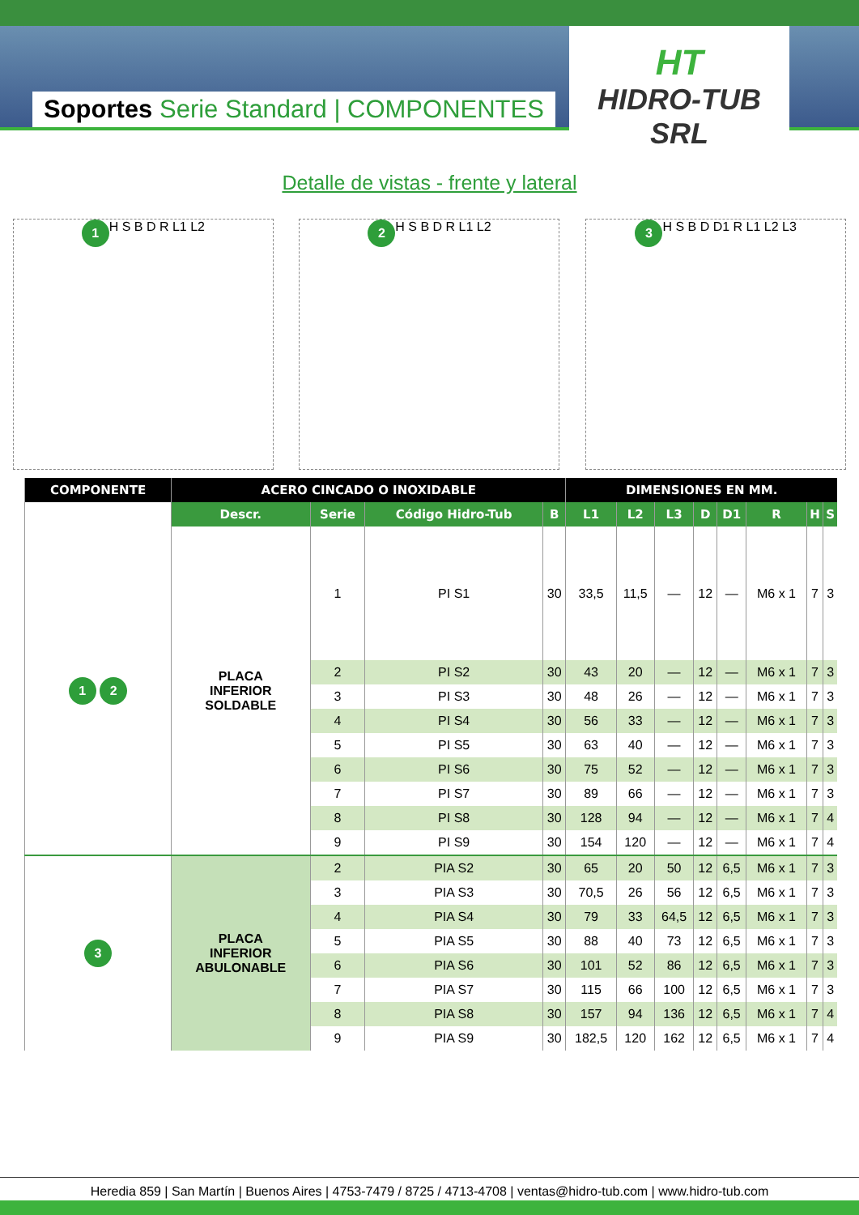Soportes Serie Standard | COMPONENTES
HT
HIDRO-TUB SRL
Detalle de vistas - frente y lateral
1
H S B D R L1 L2
2
H S B D R L1 L2
3
H S B D D1 R L1 L2 L3
| COMPONENTE | ACERO CINCADO O INOXIDABLE | | | | DIMENSIONES EN MM. | | | | | | | |
| --- | --- | --- | --- | --- | --- | --- | --- | --- | --- | --- | --- | --- |
| | Descr. | Serie | Código Hidro-Tub | B | L1 | L2 | L3 | D | D1 | R | H | S |
| 1 2 | PLACA INFERIOR SOLDABLE | 1 | PI S1 | 30 | 33,5 | 11,5 | — | 12 | — | M6 x 1 | 7 | 3 |
| | | 2 | PI S2 | 30 | 43 | 20 | — | 12 | — | M6 x 1 | 7 | 3 |
| | | 3 | PI S3 | 30 | 48 | 26 | — | 12 | — | M6 x 1 | 7 | 3 |
| | | 4 | PI S4 | 30 | 56 | 33 | — | 12 | — | M6 x 1 | 7 | 3 |
| | | 5 | PI S5 | 30 | 63 | 40 | — | 12 | — | M6 x 1 | 7 | 3 |
| | | 6 | PI S6 | 30 | 75 | 52 | — | 12 | — | M6 x 1 | 7 | 3 |
| | | 7 | PI S7 | 30 | 89 | 66 | — | 12 | — | M6 x 1 | 7 | 3 |
| | | 8 | PI S8 | 30 | 128 | 94 | — | 12 | — | M6 x 1 | 7 | 4 |
| | | 9 | PI S9 | 30 | 154 | 120 | — | 12 | — | M6 x 1 | 7 | 4 |
| 3 | PLACA INFERIOR ABULONABLE | 2 | PIA S2 | 30 | 65 | 20 | 50 | 12 | 6,5 | M6 x 1 | 7 | 3 |
| | | 3 | PIA S3 | 30 | 70,5 | 26 | 56 | 12 | 6,5 | M6 x 1 | 7 | 3 |
| | | 4 | PIA S4 | 30 | 79 | 33 | 64,5 | 12 | 6,5 | M6 x 1 | 7 | 3 |
| | | 5 | PIA S5 | 30 | 88 | 40 | 73 | 12 | 6,5 | M6 x 1 | 7 | 3 |
| | | 6 | PIA S6 | 30 | 101 | 52 | 86 | 12 | 6,5 | M6 x 1 | 7 | 3 |
| | | 7 | PIA S7 | 30 | 115 | 66 | 100 | 12 | 6,5 | M6 x 1 | 7 | 3 |
| | | 8 | PIA S8 | 30 | 157 | 94 | 136 | 12 | 6,5 | M6 x 1 | 7 | 4 |
| | | 9 | PIA S9 | 30 | 182,5 | 120 | 162 | 12 | 6,5 | M6 x 1 | 7 | 4 |
Heredia 859 | San Martín | Buenos Aires | 4753-7479 / 8725 / 4713-4708 | ventas@hidro-tub.com | www.hidro-tub.com